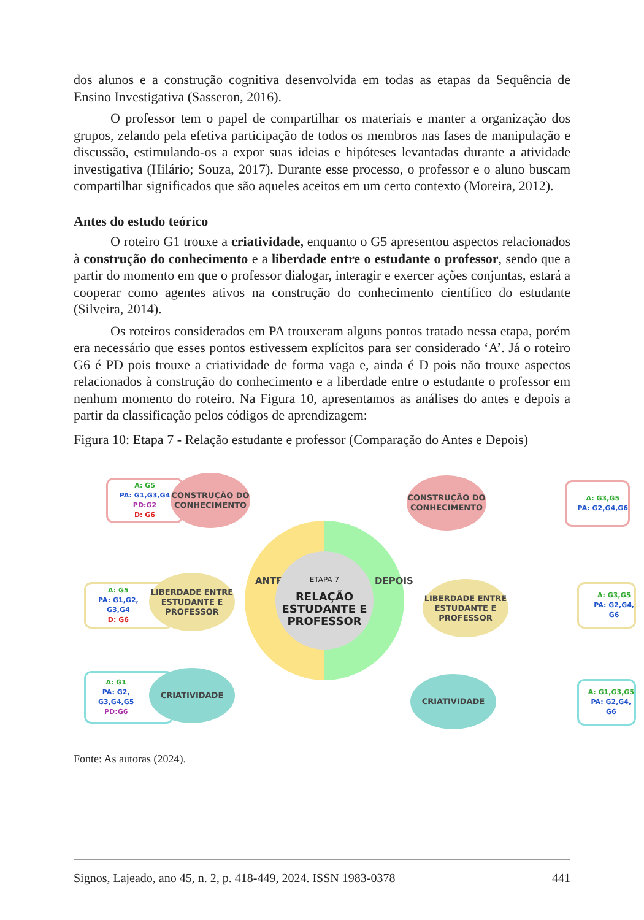dos alunos e a construção cognitiva desenvolvida em todas as etapas da Sequência de Ensino Investigativa (Sasseron, 2016).
O professor tem o papel de compartilhar os materiais e manter a organização dos grupos, zelando pela efetiva participação de todos os membros nas fases de manipulação e discussão, estimulando-os a expor suas ideias e hipóteses levantadas durante a atividade investigativa (Hilário; Souza, 2017). Durante esse processo, o professor e o aluno buscam compartilhar significados que são aqueles aceitos em um certo contexto (Moreira, 2012).
Antes do estudo teórico
O roteiro G1 trouxe a criatividade, enquanto o G5 apresentou aspectos relacionados à construção do conhecimento e a liberdade entre o estudante o professor, sendo que a partir do momento em que o professor dialogar, interagir e exercer ações conjuntas, estará a cooperar como agentes ativos na construção do conhecimento científico do estudante (Silveira, 2014).
Os roteiros considerados em PA trouxeram alguns pontos tratado nessa etapa, porém era necessário que esses pontos estivessem explícitos para ser considerado ‘A’. Já o roteiro G6 é PD pois trouxe a criatividade de forma vaga e, ainda é D pois não trouxe aspectos relacionados à construção do conhecimento e a liberdade entre o estudante o professor em nenhum momento do roteiro. Na Figura 10, apresentamos as análises do antes e depois a partir da classificação pelos códigos de aprendizagem:
Figura 10: Etapa 7 - Relação estudante e professor (Comparação do Antes e Depois)
A: G5
PA: G1,G3,G4
PD:G2
D: G6
CONSTRUÇÃO DO CONHECIMENTO
A: G3,G5
PA: G2,G4,G6
CONSTRUÇÃO DO CONHECIMENTO
A: G5
PA: G1,G2,
G3,G4
D: G6
LIBERDADE ENTRE ESTUDANTE E PROFESSOR
A: G3,G5
PA: G2,G4,
G6
LIBERDADE ENTRE ESTUDANTE E PROFESSOR
A: G1
PA: G2,
G3,G4,G5
PD:G6
CRIATIVIDADE
A: G1,G3,G5
PA: G2,G4,
G6
CRIATIVIDADE
ANTES DEPOIS
ETAPA 7
RELAÇÃO ESTUDANTE E PROFESSOR
Fonte: As autoras (2024).
Signos, Lajeado, ano 45, n. 2, p. 418-449, 2024. ISSN 1983-0378 441